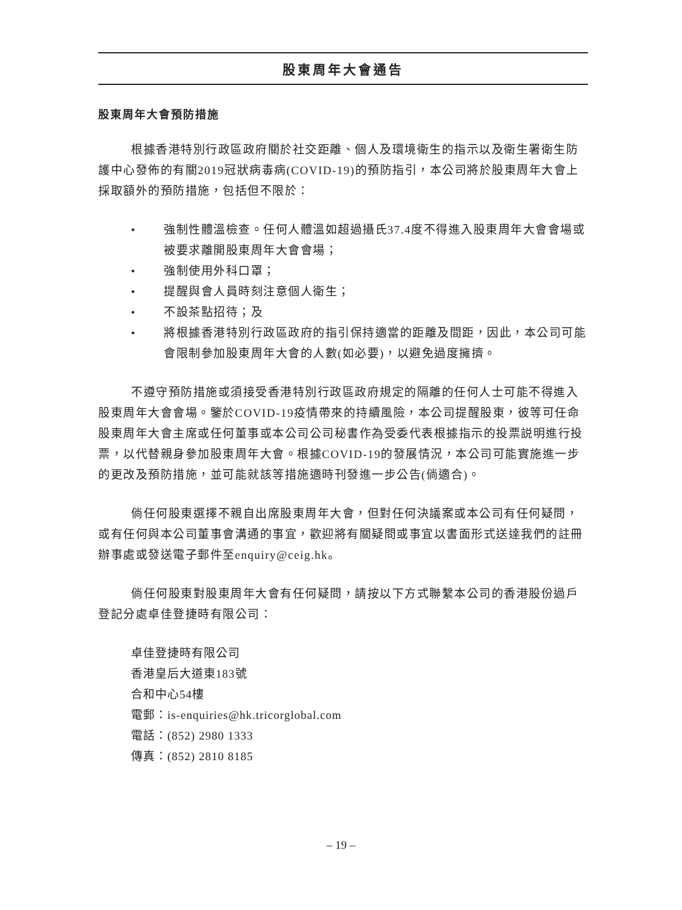股東周年大會通告
股東周年大會預防措施
根據香港特別行政區政府關於社交距離、個人及環境衛生的指示以及衛生署衛生防護中心發佈的有關2019冠狀病毒病(COVID-19)的預防指引，本公司將於股東周年大會上採取額外的預防措施，包括但不限於：
• 強制性體溫檢查。任何人體溫如超過攝氏37.4度不得進入股東周年大會會場或被要求離開股東周年大會會場；
• 強制使用外科口罩；
• 提醒與會人員時刻注意個人衛生；
• 不設茶點招待；及
• 將根據香港特別行政區政府的指引保持適當的距離及間距，因此，本公司可能會限制參加股東周年大會的人數(如必要)，以避免過度擁擠。
不遵守預防措施或須接受香港特別行政區政府規定的隔離的任何人士可能不得進入股東周年大會會場。鑒於COVID-19疫情帶來的持續風險，本公司提醒股東，彼等可任命股東周年大會主席或任何董事或本公司公司秘書作為受委代表根據指示的投票説明進行投票，以代替親身參加股東周年大會。根據COVID-19的發展情況，本公司可能實施進一步的更改及預防措施，並可能就該等措施適時刊發進一步公告(倘適合)。
倘任何股東選擇不親自出席股東周年大會，但對任何決議案或本公司有任何疑問，或有任何與本公司董事會溝通的事宜，歡迎將有關疑問或事宜以書面形式送達我們的註冊辦事處或發送電子郵件至enquiry@ceig.hk。
倘任何股東對股東周年大會有任何疑問，請按以下方式聯繫本公司的香港股份過戶登記分處卓佳登捷時有限公司：
卓佳登捷時有限公司
香港皇后大道東183號
合和中心54樓
電郵：is-enquiries@hk.tricorglobal.com
電話：(852) 2980 1333
傳真：(852) 2810 8185
– 19 –